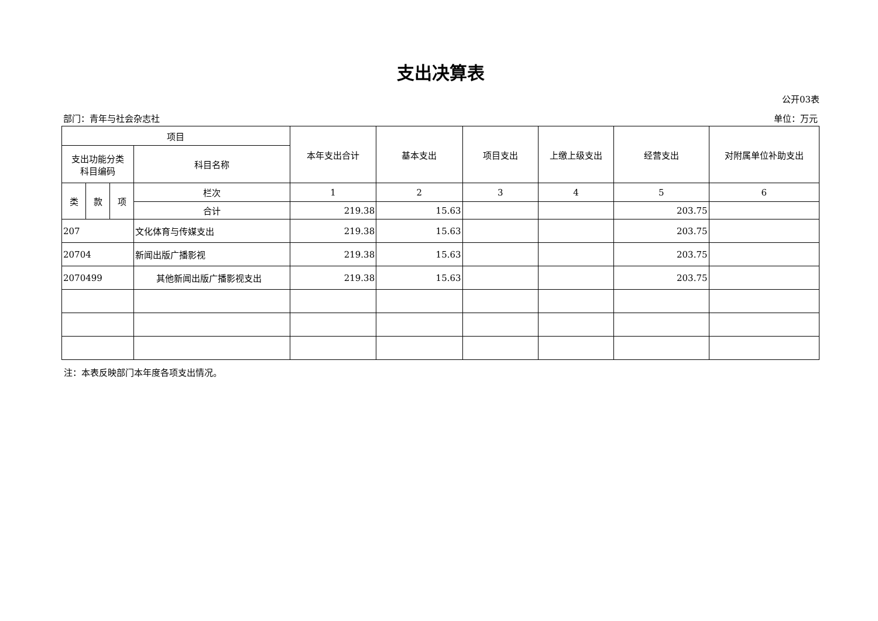支出决算表
公开03表
部门：青年与社会杂志社 单位：万元
| 项目 | | | | 本年支出合计 | 基本支出 | 项目支出 | 上缴上级支出 | 经营支出 | 对附属单位补助支出 |
| --- | --- | --- | --- | --- | --- | --- | --- | --- | --- |
| 支出功能分类 科目编码 | | | 科目名称 | | | | | | |
| 类 | 款 | 项 | 栏次 | 1 | 2 | 3 | 4 | 5 | 6 |
| | | | 合计 | 219.38 | 15.63 | | | 203.75 | |
| 207 | | | 文化体育与传媒支出 | 219.38 | 15.63 | | | 203.75 | |
| 20704 | | | 新闻出版广播影视 | 219.38 | 15.63 | | | 203.75 | |
| 2070499 | | | 其他新闻出版广播影视支出 | 219.38 | 15.63 | | | 203.75 | |
注：本表反映部门本年度各项支出情况。